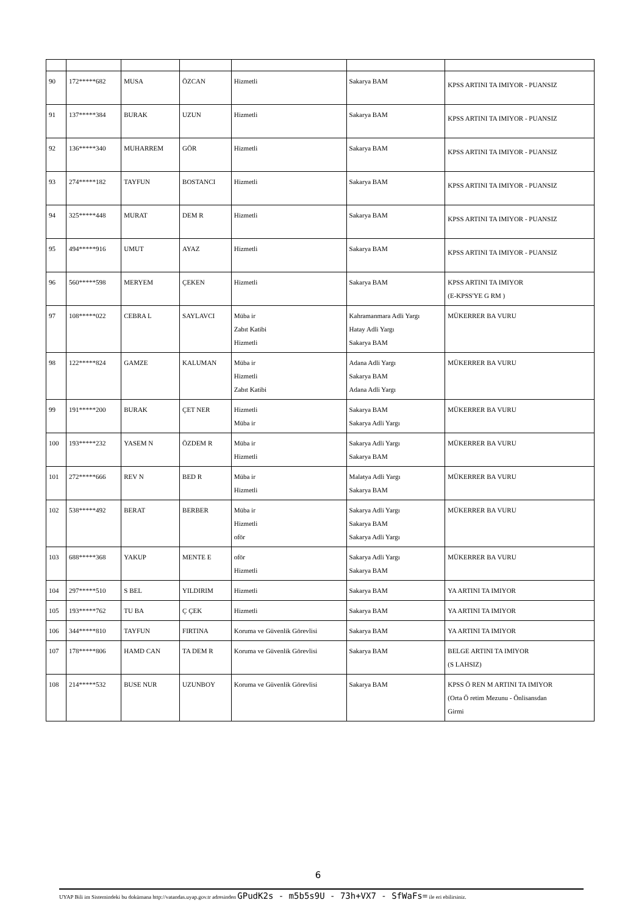| 90 | 172*****682 | MUSA | ÖZCAN | Hizmetli | Sakarya BAM | KPSS ARTINI TA IMIYOR - PUANSIZ |
| 91 | 137*****384 | BURAK | UZUN | Hizmetli | Sakarya BAM | KPSS ARTINI TA IMIYOR - PUANSIZ |
| 92 | 136*****340 | MUHARREM | GÖR | Hizmetli | Sakarya BAM | KPSS ARTINI TA IMIYOR - PUANSIZ |
| 93 | 274*****182 | TAYFUN | BOSTANCI | Hizmetli | Sakarya BAM | KPSS ARTINI TA IMIYOR - PUANSIZ |
| 94 | 325*****448 | MURAT | DEM R | Hizmetli | Sakarya BAM | KPSS ARTINI TA IMIYOR - PUANSIZ |
| 95 | 494*****916 | UMUT | AYAZ | Hizmetli | Sakarya BAM | KPSS ARTINI TA IMIYOR - PUANSIZ |
| 96 | 560*****598 | MERYEM | ÇEKEN | Hizmetli | Sakarya BAM | KPSS ARTINI TA IMIYOR (E-KPSS'YE G RM ) |
| 97 | 108*****022 | CEBRA L | SAYLAVCI | Müba ir Zabıt Katibi Hizmetli | Kahramanmara Adli Yargı Hatay Adli Yargı Sakarya BAM | MÜKERRER BA VURU |
| 98 | 122*****824 | GAMZE | KALUMAN | Müba ir Hizmetli Zabıt Katibi | Adana Adli Yargı Sakarya BAM Adana Adli Yargı | MÜKERRER BA VURU |
| 99 | 191*****200 | BURAK | ÇET NER | Hizmetli Müba ir | Sakarya BAM Sakarya Adli Yargı | MÜKERRER BA VURU |
| 100 | 193*****232 | YASEM N | ÖZDEM R | Müba ir Hizmetli | Sakarya Adli Yargı Sakarya BAM | MÜKERRER BA VURU |
| 101 | 272*****666 | REV N | BED R | Müba ir Hizmetli | Malatya Adli Yargı Sakarya BAM | MÜKERRER BA VURU |
| 102 | 538*****492 | BERAT | BERBER | Müba ir Hizmetli oför | Sakarya Adli Yargı Sakarya BAM Sakarya Adli Yargı | MÜKERRER BA VURU |
| 103 | 688*****368 | YAKUP | MENTE E | oför Hizmetli | Sakarya Adli Yargı Sakarya BAM | MÜKERRER BA VURU |
| 104 | 297*****510 | S BEL | YILDIRIM | Hizmetli | Sakarya BAM | YA ARTINI TA IMIYOR |
| 105 | 193*****762 | TU BA | Ç ÇEK | Hizmetli | Sakarya BAM | YA ARTINI TA IMIYOR |
| 106 | 344*****810 | TAYFUN | FIRTINA | Koruma ve Güvenlik Görevlisi | Sakarya BAM | YA ARTINI TA IMIYOR |
| 107 | 178*****806 | HAMD CAN | TA DEM R | Koruma ve Güvenlik Görevlisi | Sakarya BAM | BELGE ARTINI TA IMIYOR (S LAHSIZ) |
| 108 | 214*****532 | BUSE NUR | UZUNBOY | Koruma ve Güvenlik Görevlisi | Sakarya BAM | KPSS Ö REN M ARTINI TA IMIYOR (Orta Ö retim Mezunu - Önlisansdan Girmi |
6
UYAP Bili im Sistemindeki bu dokümana http://vatandas.uyap.gov.tr adresinden GPudK2s - m5b5s9U - 73h+VX7 - SfWaFs= ile eri ebilirsiniz.